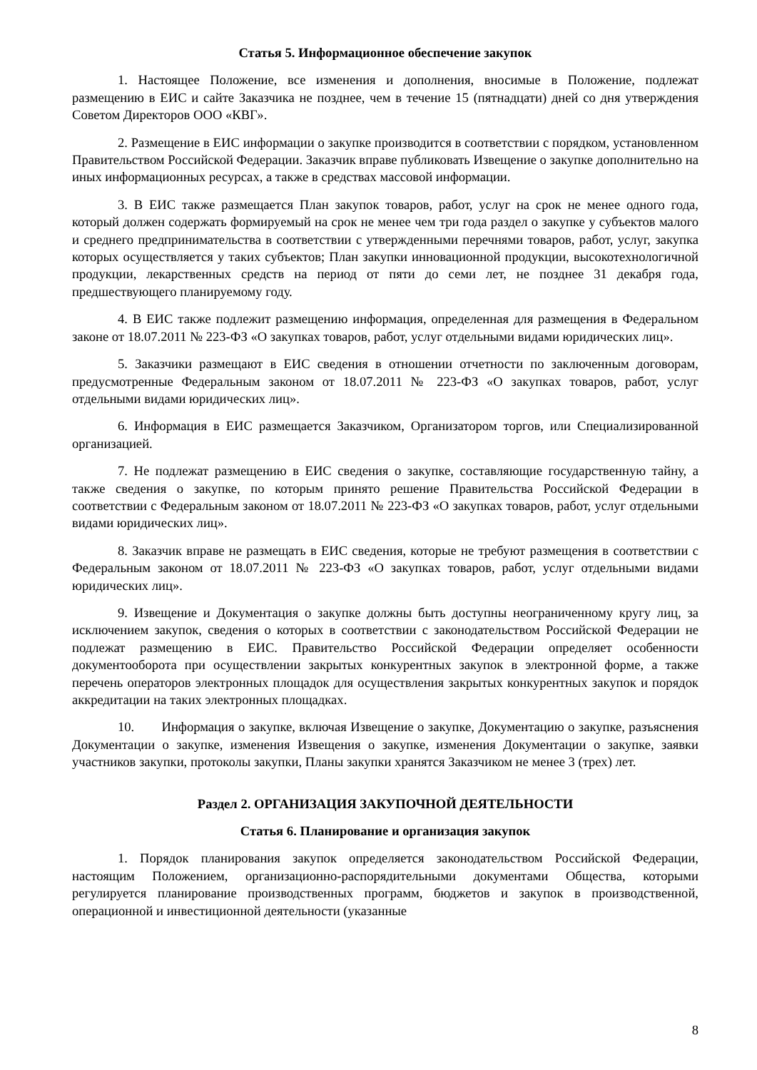Статья 5. Информационное обеспечение закупок
1. Настоящее Положение, все изменения и дополнения, вносимые в Положение, подлежат размещению в ЕИС и сайте Заказчика не позднее, чем в течение 15 (пятнадцати) дней со дня утверждения Советом Директоров ООО «КВГ».
2. Размещение в ЕИС информации о закупке производится в соответствии с порядком, установленном Правительством Российской Федерации. Заказчик вправе публиковать Извещение о закупке дополнительно на иных информационных ресурсах, а также в средствах массовой информации.
3. В ЕИС также размещается План закупок товаров, работ, услуг на срок не менее одного года, который должен содержать формируемый на срок не менее чем три года раздел о закупке у субъектов малого и среднего предпринимательства в соответствии с утвержденными перечнями товаров, работ, услуг, закупка которых осуществляется у таких субъектов; План закупки инновационной продукции, высокотехнологичной продукции, лекарственных средств на период от пяти до семи лет, не позднее 31 декабря года, предшествующего планируемому году.
4. В ЕИС также подлежит размещению информация, определенная для размещения в Федеральном законе от 18.07.2011 № 223-ФЗ «О закупках товаров, работ, услуг отдельными видами юридических лиц».
5. Заказчики размещают в ЕИС сведения в отношении отчетности по заключенным договорам, предусмотренные Федеральным законом от 18.07.2011 № 223-ФЗ «О закупках товаров, работ, услуг отдельными видами юридических лиц».
6. Информация в ЕИС размещается Заказчиком, Организатором торгов, или Специализированной организацией.
7. Не подлежат размещению в ЕИС сведения о закупке, составляющие государственную тайну, а также сведения о закупке, по которым принято решение Правительства Российской Федерации в соответствии с Федеральным законом от 18.07.2011 № 223-ФЗ «О закупках товаров, работ, услуг отдельными видами юридических лиц».
8. Заказчик вправе не размещать в ЕИС сведения, которые не требуют размещения в соответствии с Федеральным законом от 18.07.2011 № 223-ФЗ «О закупках товаров, работ, услуг отдельными видами юридических лиц».
9. Извещение и Документация о закупке должны быть доступны неограниченному кругу лиц, за исключением закупок, сведения о которых в соответствии с законодательством Российской Федерации не подлежат размещению в ЕИС. Правительство Российской Федерации определяет особенности документооборота при осуществлении закрытых конкурентных закупок в электронной форме, а также перечень операторов электронных площадок для осуществления закрытых конкурентных закупок и порядок аккредитации на таких электронных площадках.
10. Информация о закупке, включая Извещение о закупке, Документацию о закупке, разъяснения Документации о закупке, изменения Извещения о закупке, изменения Документации о закупке, заявки участников закупки, протоколы закупки, Планы закупки хранятся Заказчиком не менее 3 (трех) лет.
Раздел 2. ОРГАНИЗАЦИЯ ЗАКУПОЧНОЙ ДЕЯТЕЛЬНОСТИ
Статья 6. Планирование и организация закупок
1. Порядок планирования закупок определяется законодательством Российской Федерации, настоящим Положением, организационно-распорядительными документами Общества, которыми регулируется планирование производственных программ, бюджетов и закупок в производственной, операционной и инвестиционной деятельности (указанные
8